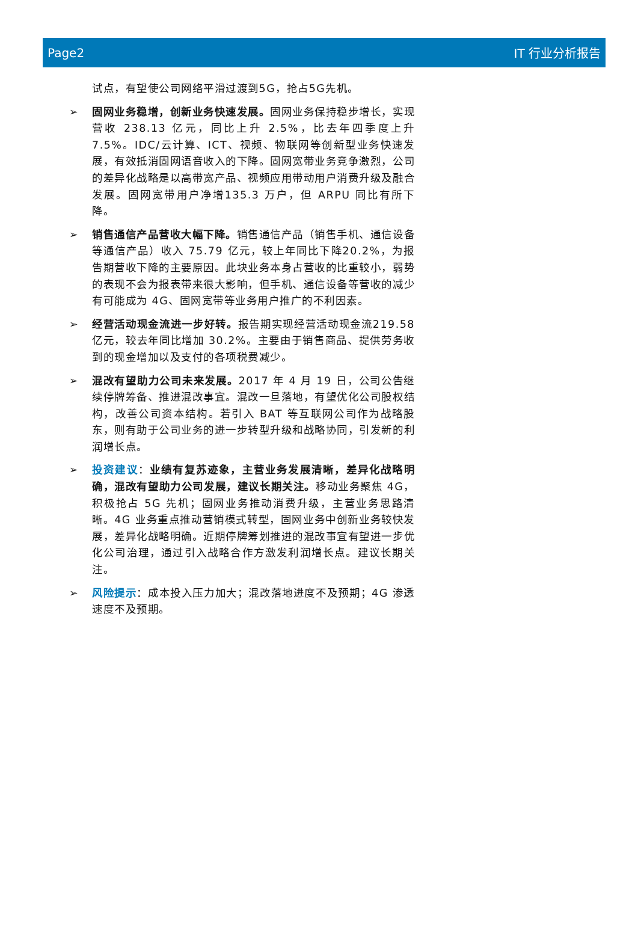Page2 IT 行业分析报告
试点，有望使公司网络平滑过渡到5G，抢占5G先机。
➢ 固网业务稳增，创新业务快速发展。固网业务保持稳步增长，实现营收 238.13 亿元，同比上升 2.5%，比去年四季度上升 7.5%。IDC/云计算、ICT、视频、物联网等创新型业务快速发展，有效抵消固网语音收入的下降。固网宽带业务竞争激烈，公司的差异化战略是以高带宽产品、视频应用带动用户消费升级及融合发展。固网宽带用户净增135.3 万户，但 ARPU 同比有所下降。
➢ 销售通信产品营收大幅下降。销售通信产品（销售手机、通信设备等通信产品）收入 75.79 亿元，较上年同比下降20.2%，为报告期营收下降的主要原因。此块业务本身占营收的比重较小，弱势的表现不会为报表带来很大影响，但手机、通信设备等营收的减少有可能成为 4G、固网宽带等业务用户推广的不利因素。
➢ 经营活动现金流进一步好转。报告期实现经营活动现金流219.58 亿元，较去年同比增加 30.2%。主要由于销售商品、提供劳务收到的现金增加以及支付的各项税费减少。
➢ 混改有望助力公司未来发展。2017 年 4 月 19 日，公司公告继续停牌筹备、推进混改事宜。混改一旦落地，有望优化公司股权结构，改善公司资本结构。若引入 BAT 等互联网公司作为战略股东，则有助于公司业务的进一步转型升级和战略协同，引发新的利润增长点。
➢ 投资建议：业绩有复苏迹象，主营业务发展清晰，差异化战略明确，混改有望助力公司发展，建议长期关注。移动业务聚焦 4G，积极抢占 5G 先机；固网业务推动消费升级，主营业务思路清晰。4G 业务重点推动营销模式转型，固网业务中创新业务较快发展，差异化战略明确。近期停牌筹划推进的混改事宜有望进一步优化公司治理，通过引入战略合作方激发利润增长点。建议长期关注。
➢ 风险提示：成本投入压力加大；混改落地进度不及预期；4G 渗透速度不及预期。